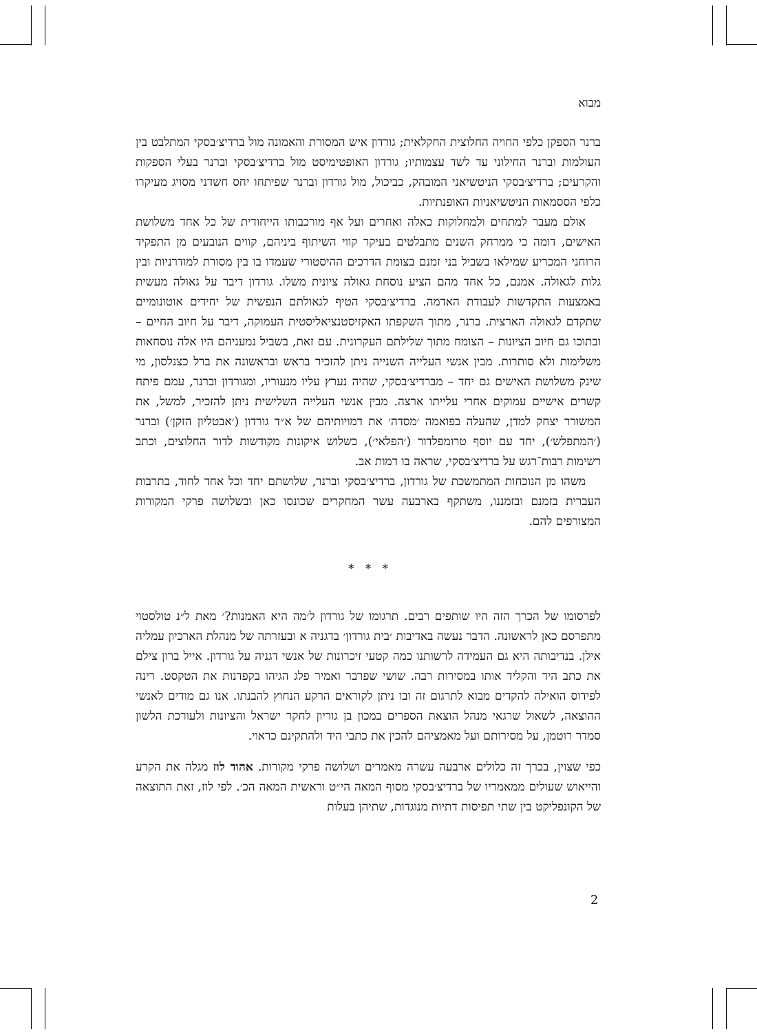מבוא
ברנר הספקן כלפי החויה החלוצית החקלאית; גורדון איש המסורת והאמונה מול ברדיצ׳בסקי המתלבט בין העולמות וברנר החילוני עד לשד עצמותיו; גורדון האופטימיסט מול ברדיצ׳בסקי וברנר בעלי הספקות והקרעים; ברדיצ׳בסקי הניטשיאני המובהק, כביכול, מול גורדון וברנר שפיתחו יחס חשדני מסויג מעיקרו כלפי הססמאות הניטשיאניות האופנתיות.
אולם מעבר למתחים ולמחלוקות כאלה ואחרים ועל אף מורכבותו הייחודית של כל אחד משלושת האישים, דומה כי ממרחק השנים מתבלטים בעיקר קווי השיתוף ביניהם, קווים הנובעים מן התפקיד הרוחני המכריע שמילאו בשביל בני זמנם בצומת הדרכים ההיסטורי שעמדו בו בין מסורת למודרניות ובין גלות לגאולה. אמנם, כל אחד מהם הציע נוסחת גאולה ציונית משלו. גורדון דיבר על גאולה מעשית באמצעות התקדשות לעבודת האדמה. ברדיצ׳בסקי הטיף לגאולתם הנפשית של יחידים אוטונומיים שתקדם לגאולה הארצית. ברנר, מתוך השקפתו האקזיסטנציאליסטית העמוקה, דיבר על חיוב החיים – ובתוכו גם חיוב הציונות – הצומח מתוך שלילתם העקרונית. עם זאת, בשביל נמעניהם היו אלה נוסחאות משלימות ולא סותרות. מבין אנשי העלייה השנייה ניתן להזכיר בראש ובראשונה את ברל כצנלסון, מי שינק משלושת האישים גם יחד – מברדיצ׳בסקי, שהיה נערץ עליו מנעוריו, ומגורדון וברנר, עמם פיתח קשרים אישיים עמוקים אחרי עלייתו ארצה. מבין אנשי העלייה השלישית ניתן להזכיר, למשל, את המשורר יצחק למדן, שהעלה בפואמה ׳מסדה׳ את דמויותיהם של א״ד גורדון (׳אבטליון הזקן׳) וברנר (׳המתפלש׳), יחד עם יוסף טרומפלדור (׳הפלאי׳), כשלוש איקונות מקודשות לדור החלוצים, וכתב רשימות רבות־רגש על ברדיצ׳בסקי, שראה בו דמות אב.
משהו מן הנוכחות המתמשכת של גורדון, ברדיצ׳בסקי וברנר, שלושתם יחד וכל אחד לחוד, בתרבות העברית בזמנם ובזמננו, משתקף בארבעה עשר המחקרים שכונסו כאן ובשלושה פרקי המקורות המצורפים להם.
* * *
לפרסומו של הכרך הזה היו שותפים רבים. תרגומו של גורדון ל׳מה היא האמנות?׳ מאת ל״נ טולסטוי מתפרסם כאן לראשונה. הדבר נעשה באדיבות ׳בית גורדון׳ בדגניה א ובעזרתה של מנהלת הארכיון עמליה אילן. בנדיבותה היא גם העמידה לרשותנו כמה קטעי זיכרונות של אנשי דגניה על גורדון. אייל ברון צילם את כתב היד והקליד אותו במסירות רבה. שושי שפרבר ואמיר פלג הגיהו בקפדנות את הטקסט. רינה לפידוס הואילה להקדים מבוא לתרגום זה ובו ניתן לקוראים הרקע הנחוץ להבנתו. אנו גם מודים לאנשי ההוצאה, לשאול שרגאי מנהל הוצאת הספרים במכון בן גוריון לחקר ישראל והציונות ולעורכת הלשון סמדר רוטמן, על מסירותם ועל מאמציהם להכין את כתבי היד ולהתקינם כראוי.
כפי שצוין, בכרך זה כלולים ארבעה עשרה מאמרים ושלושה פרקי מקורות. אהוד לוז מגלה את הקרע והייאוש שעולים ממאמריו של ברדיצ׳בסקי מסוף המאה הי״ט וראשית המאה הכ׳. לפי לוז, זאת התוצאה של הקונפליקט בין שתי תפיסות דתיות מנוגדות, שתיהן בעלות
2